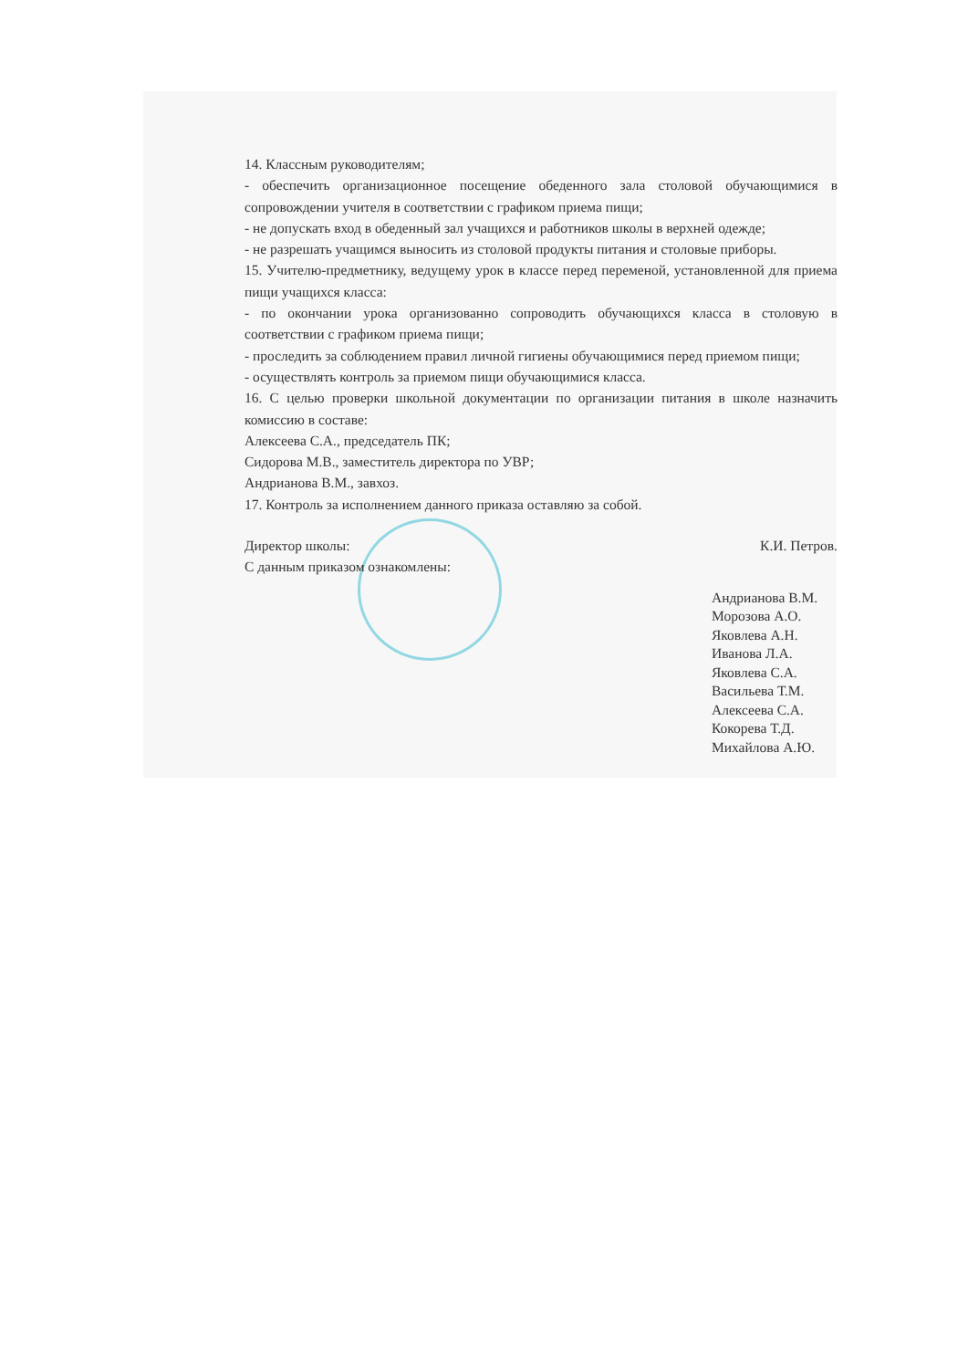14. Классным руководителям;
- обеспечить организационное посещение обеденного зала столовой обучающимися в сопровождении учителя в соответствии с графиком приема пищи;
- не допускать вход в обеденный зал учащихся и работников школы в верхней одежде;
- не разрешать учащимся выносить из столовой продукты питания и столовые приборы.
15. Учителю-предметнику, ведущему урок в классе перед переменой, установленной для приема пищи учащихся класса:
- по окончании урока организованно сопроводить обучающихся класса в столовую в соответствии с графиком приема пищи;
- проследить за соблюдением правил личной гигиены обучающимися перед приемом пищи;
- осуществлять контроль за приемом пищи обучающимися класса.
16. С целью проверки школьной документации по организации питания в школе назначить комиссию в составе:
Алексеева С.А., председатель ПК;
Сидорова М.В., заместитель директора по УВР;
Андрианова В.М., завхоз.
17. Контроль за исполнением данного приказа оставляю за собой.
Директор школы: К.И. Петров.
С данным приказом ознакомлены:
Андрианова В.М.
Морозова А.О.
Яковлева А.Н.
Иванова Л.А.
Яковлева С.А.
Васильева Т.М.
Алексеева С.А.
Кокорева Т.Д.
Михайлова А.Ю.